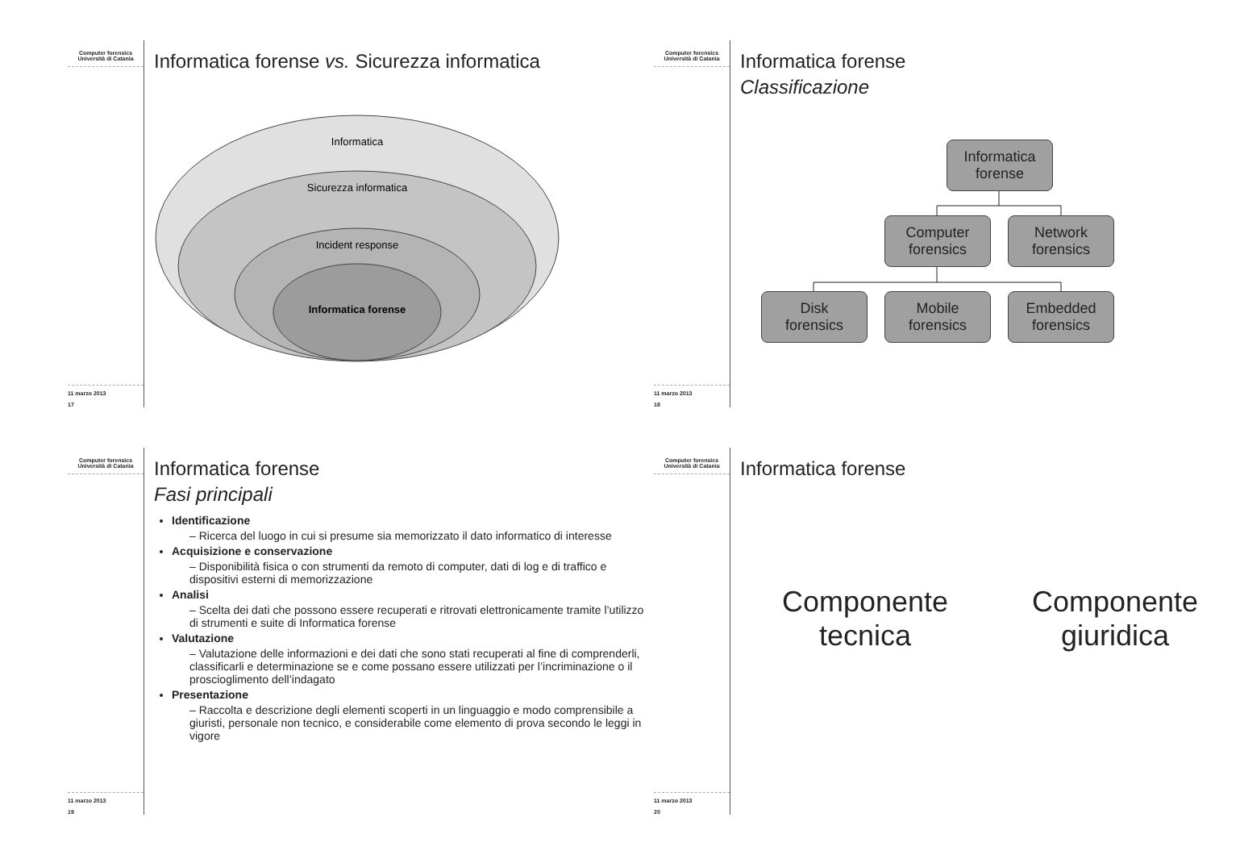Computer forensics
Università di Catania
11 marzo 2013
17
Informatica forense vs. Sicurezza informatica
Informatica
Sicurezza informatica
Incident response
Informatica forense
Computer forensics
Università di Catania
11 marzo 2013
18
Informatica forense
Classificazione
Informatica
forense
Computer
forensics
Network
forensics
Disk
forensics
Mobile
forensics
Embedded
forensics
Computer forensics
Università di Catania
11 marzo 2013
19
Informatica forense
Fasi principali
Identificazione
– Ricerca del luogo in cui si presume sia memorizzato il dato informatico di interesse
Acquisizione e conservazione
– Disponibilità fisica o con strumenti da remoto di computer, dati di log e di traffico e dispositivi esterni di memorizzazione
Analisi
– Scelta dei dati che possono essere recuperati e ritrovati elettronicamente tramite l’utilizzo di strumenti e suite di Informatica forense
Valutazione
– Valutazione delle informazioni e dei dati che sono stati recuperati al fine di comprenderli, classificarli e determinazione se e come possano essere utilizzati per l’incriminazione o il proscioglimento dell’indagato
Presentazione
– Raccolta e descrizione degli elementi scoperti in un linguaggio e modo comprensibile a giuristi, personale non tecnico, e considerabile come elemento di prova secondo le leggi in vigore
Computer forensics
Università di Catania
11 marzo 2013
20
Informatica forense
Componente
tecnica
Componente
giuridica